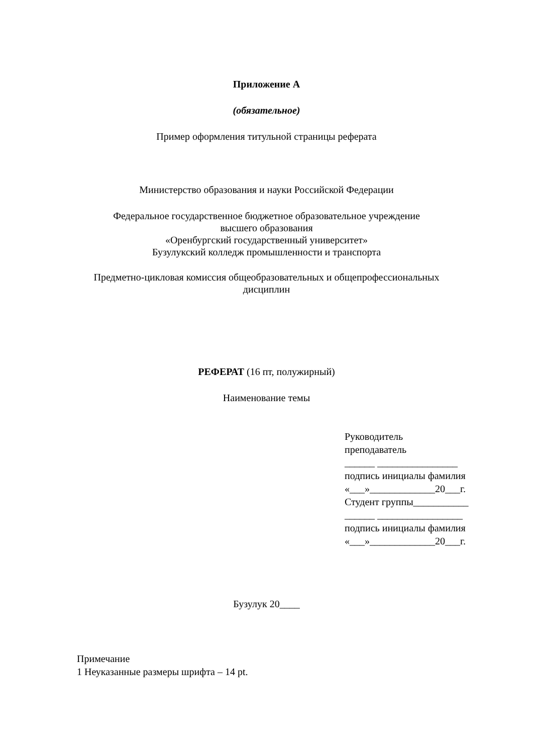Приложение А
(обязательное)
Пример оформления титульной страницы реферата
Министерство образования и науки Российской Федерации
Федеральное государственное бюджетное образовательное учреждение
высшего образования
«Оренбургский государственный университет»
Бузулукский колледж промышленности и транспорта
Предметно-цикловая комиссия общеобразовательных и общепрофессиональных
дисциплин
РЕФЕРАТ (16 пт, полужирный)
Наименование темы
Руководитель
преподаватель
______ ________________
подпись инициалы фамилия
«___»_____________20___г.
Студент группы___________
______ _________________
подпись инициалы фамилия
«___»_____________20___г.
Бузулук 20____
Примечание
1 Неуказанные размеры шрифта – 14 pt.